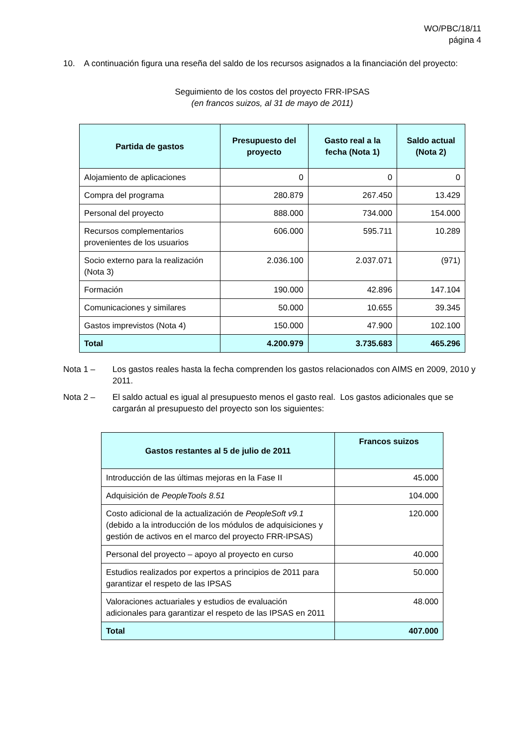WO/PBC/18/11
página 4
10. A continuación figura una reseña del saldo de los recursos asignados a la financiación del proyecto:
Seguimiento de los costos del proyecto FRR-IPSAS
(en francos suizos, al 31 de mayo de 2011)
| Partida de gastos | Presupuesto del proyecto | Gasto real a la fecha (Nota 1) | Saldo actual (Nota 2) |
| --- | --- | --- | --- |
| Alojamiento de aplicaciones | 0 | 0 | 0 |
| Compra del programa | 280.879 | 267.450 | 13.429 |
| Personal del proyecto | 888.000 | 734.000 | 154.000 |
| Recursos complementarios provenientes de los usuarios | 606.000 | 595.711 | 10.289 |
| Socio externo para la realización (Nota 3) | 2.036.100 | 2.037.071 | (971) |
| Formación | 190.000 | 42.896 | 147.104 |
| Comunicaciones y similares | 50.000 | 10.655 | 39.345 |
| Gastos imprevistos (Nota 4) | 150.000 | 47.900 | 102.100 |
| Total | 4.200.979 | 3.735.683 | 465.296 |
Nota 1 – Los gastos reales hasta la fecha comprenden los gastos relacionados con AIMS en 2009, 2010 y 2011.
Nota 2 – El saldo actual es igual al presupuesto menos el gasto real. Los gastos adicionales que se cargarán al presupuesto del proyecto son los siguientes:
| Gastos restantes al 5 de julio de 2011 | Francos suizos |
| --- | --- |
| Introducción de las últimas mejoras en la Fase II | 45.000 |
| Adquisición de PeopleTools 8.51 | 104.000 |
| Costo adicional de la actualización de PeopleSoft v9.1 (debido a la introducción de los módulos de adquisiciones y gestión de activos en el marco del proyecto FRR-IPSAS) | 120.000 |
| Personal del proyecto – apoyo al proyecto en curso | 40.000 |
| Estudios realizados por expertos a principios de 2011 para garantizar el respeto de las IPSAS | 50.000 |
| Valoraciones actuariales y estudios de evaluación adicionales para garantizar el respeto de las IPSAS en 2011 | 48.000 |
| Total | 407.000 |